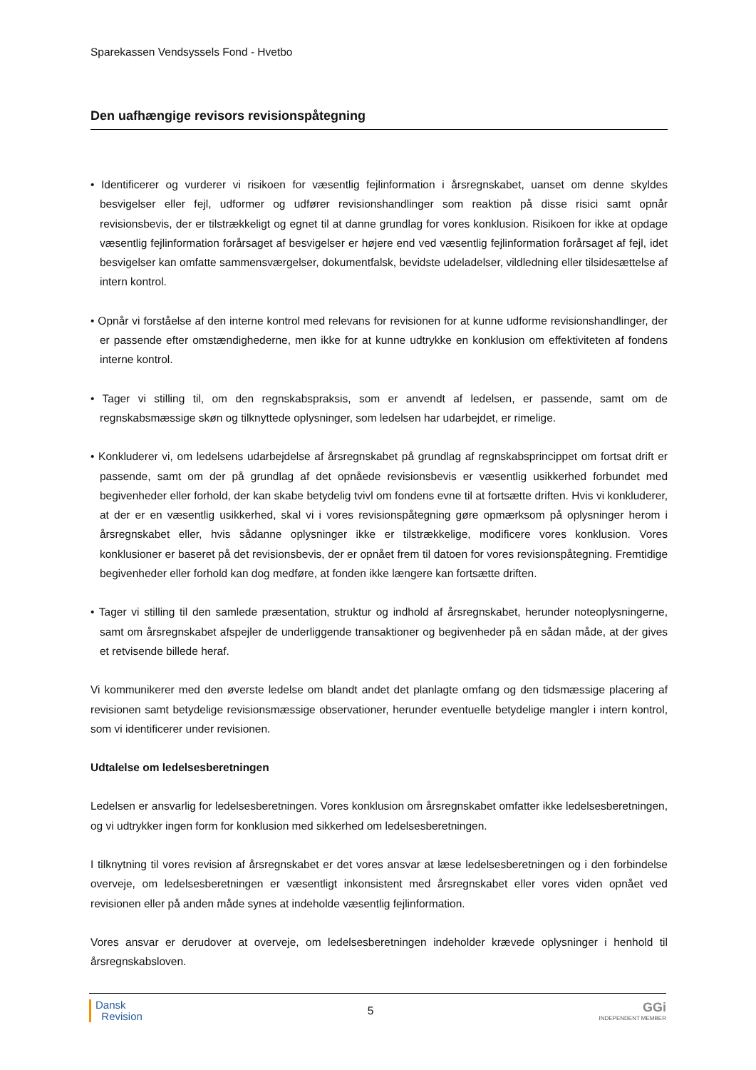Sparekassen Vendsyssels Fond - Hvetbo
Den uafhængige revisors revisionspåtegning
• Identificerer og vurderer vi risikoen for væsentlig fejlinformation i årsregnskabet, uanset om denne skyldes besvigelser eller fejl, udformer og udfører revisionshandlinger som reaktion på disse risici samt opnår revisionsbevis, der er tilstrækkeligt og egnet til at danne grundlag for vores konklusion. Risikoen for ikke at opdage væsentlig fejlinformation forårsaget af besvigelser er højere end ved væsentlig fejlinformation forårsaget af fejl, idet besvigelser kan omfatte sammensværgelser, dokumentfalsk, bevidste udeladelser, vildledning eller tilsidesættelse af intern kontrol.
• Opnår vi forståelse af den interne kontrol med relevans for revisionen for at kunne udforme revisionshandlinger, der er passende efter omstændighederne, men ikke for at kunne udtrykke en konklusion om effektiviteten af fondens interne kontrol.
• Tager vi stilling til, om den regnskabspraksis, som er anvendt af ledelsen, er passende, samt om de regnskabsmæssige skøn og tilknyttede oplysninger, som ledelsen har udarbejdet, er rimelige.
• Konkluderer vi, om ledelsens udarbejdelse af årsregnskabet på grundlag af regnskabsprincippet om fortsat drift er passende, samt om der på grundlag af det opnåede revisionsbevis er væsentlig usikkerhed forbundet med begivenheder eller forhold, der kan skabe betydelig tvivl om fondens evne til at fortsætte driften. Hvis vi konkluderer, at der er en væsentlig usikkerhed, skal vi i vores revisionspåtegning gøre opmærksom på oplysninger herom i årsregnskabet eller, hvis sådanne oplysninger ikke er tilstrækkelige, modificere vores konklusion. Vores konklusioner er baseret på det revisionsbevis, der er opnået frem til datoen for vores revisionspåtegning. Fremtidige begivenheder eller forhold kan dog medføre, at fonden ikke længere kan fortsætte driften.
• Tager vi stilling til den samlede præsentation, struktur og indhold af årsregnskabet, herunder noteoplysningerne, samt om årsregnskabet afspejler de underliggende transaktioner og begivenheder på en sådan måde, at der gives et retvisende billede heraf.
Vi kommunikerer med den øverste ledelse om blandt andet det planlagte omfang og den tidsmæssige placering af revisionen samt betydelige revisionsmæssige observationer, herunder eventuelle betydelige mangler i intern kontrol, som vi identificerer under revisionen.
Udtalelse om ledelsesberetningen
Ledelsen er ansvarlig for ledelsesberetningen. Vores konklusion om årsregnskabet omfatter ikke ledelsesberetningen, og vi udtrykker ingen form for konklusion med sikkerhed om ledelsesberetningen.
I tilknytning til vores revision af årsregnskabet er det vores ansvar at læse ledelsesberetningen og i den forbindelse overveje, om ledelsesberetningen er væsentligt inkonsistent med årsregnskabet eller vores viden opnået ved revisionen eller på anden måde synes at indeholde væsentlig fejlinformation.
Vores ansvar er derudover at overveje, om ledelsesberetningen indeholder krævede oplysninger i henhold til årsregnskabsloven.
Dansk
Revision
5
GGi
INDEPENDENT MEMBER